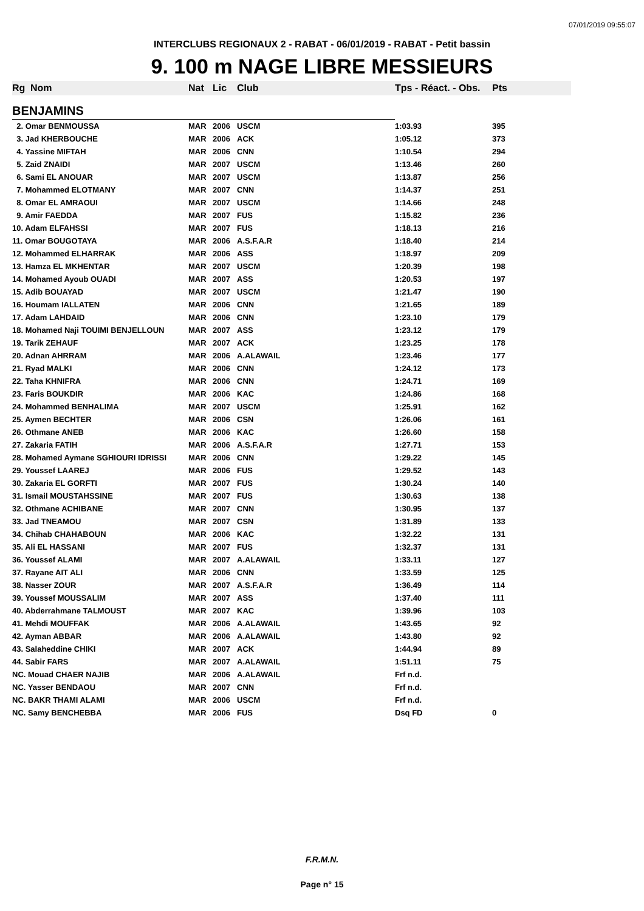07/01/2019 09:55:07
INTERCLUBS REGIONAUX 2 - RABAT - 06/01/2019 - RABAT - Petit bassin
9. 100 m NAGE LIBRE MESSIEURS
| Rg | Nom | Nat | Lic | Club | Tps - Réact. - Obs. | Pts |
| --- | --- | --- | --- | --- | --- | --- |
| BENJAMINS | | | | | | |
| 2. Omar BENMOUSSA | | MAR | 2006 | USCM | 1:03.93 | 395 |
| 3. Jad KHERBOUCHE | | MAR | 2006 | ACK | 1:05.12 | 373 |
| 4. Yassine MIFTAH | | MAR | 2006 | CNN | 1:10.54 | 294 |
| 5. Zaid ZNAIDI | | MAR | 2007 | USCM | 1:13.46 | 260 |
| 6. Sami EL ANOUAR | | MAR | 2007 | USCM | 1:13.87 | 256 |
| 7. Mohammed ELOTMANY | | MAR | 2007 | CNN | 1:14.37 | 251 |
| 8. Omar EL AMRAOUI | | MAR | 2007 | USCM | 1:14.66 | 248 |
| 9. Amir FAEDDA | | MAR | 2007 | FUS | 1:15.82 | 236 |
| 10. Adam ELFAHSSI | | MAR | 2007 | FUS | 1:18.13 | 216 |
| 11. Omar BOUGOTAYA | | MAR | 2006 | A.S.F.A.R | 1:18.40 | 214 |
| 12. Mohammed ELHARRAK | | MAR | 2006 | ASS | 1:18.97 | 209 |
| 13. Hamza EL MKHENTAR | | MAR | 2007 | USCM | 1:20.39 | 198 |
| 14. Mohamed Ayoub OUADI | | MAR | 2007 | ASS | 1:20.53 | 197 |
| 15. Adib BOUAYAD | | MAR | 2007 | USCM | 1:21.47 | 190 |
| 16. Houmam IALLATEN | | MAR | 2006 | CNN | 1:21.65 | 189 |
| 17. Adam LAHDAID | | MAR | 2006 | CNN | 1:23.10 | 179 |
| 18. Mohamed Naji TOUIMI BENJELLOUN | | MAR | 2007 | ASS | 1:23.12 | 179 |
| 19. Tarik ZEHAUF | | MAR | 2007 | ACK | 1:23.25 | 178 |
| 20. Adnan AHRRAM | | MAR | 2006 | A.ALAWAIL | 1:23.46 | 177 |
| 21. Ryad MALKI | | MAR | 2006 | CNN | 1:24.12 | 173 |
| 22. Taha KHNIFRA | | MAR | 2006 | CNN | 1:24.71 | 169 |
| 23. Faris BOUKDIR | | MAR | 2006 | KAC | 1:24.86 | 168 |
| 24. Mohammed BENHALIMA | | MAR | 2007 | USCM | 1:25.91 | 162 |
| 25. Aymen BECHTER | | MAR | 2006 | CSN | 1:26.06 | 161 |
| 26. Othmane ANEB | | MAR | 2006 | KAC | 1:26.60 | 158 |
| 27. Zakaria FATIH | | MAR | 2006 | A.S.F.A.R | 1:27.71 | 153 |
| 28. Mohamed Aymane SGHIOURI IDRISSI | | MAR | 2006 | CNN | 1:29.22 | 145 |
| 29. Youssef LAAREJ | | MAR | 2006 | FUS | 1:29.52 | 143 |
| 30. Zakaria EL GORFTI | | MAR | 2007 | FUS | 1:30.24 | 140 |
| 31. Ismail MOUSTAHSSINE | | MAR | 2007 | FUS | 1:30.63 | 138 |
| 32. Othmane ACHIBANE | | MAR | 2007 | CNN | 1:30.95 | 137 |
| 33. Jad TNEAMOU | | MAR | 2007 | CSN | 1:31.89 | 133 |
| 34. Chihab CHAHABOUN | | MAR | 2006 | KAC | 1:32.22 | 131 |
| 35. Ali EL HASSANI | | MAR | 2007 | FUS | 1:32.37 | 131 |
| 36. Youssef ALAMI | | MAR | 2007 | A.ALAWAIL | 1:33.11 | 127 |
| 37. Rayane AIT ALI | | MAR | 2006 | CNN | 1:33.59 | 125 |
| 38. Nasser ZOUR | | MAR | 2007 | A.S.F.A.R | 1:36.49 | 114 |
| 39. Youssef MOUSSALIM | | MAR | 2007 | ASS | 1:37.40 | 111 |
| 40. Abderrahmane TALMOUST | | MAR | 2007 | KAC | 1:39.96 | 103 |
| 41. Mehdi MOUFFAK | | MAR | 2006 | A.ALAWAIL | 1:43.65 | 92 |
| 42. Ayman ABBAR | | MAR | 2006 | A.ALAWAIL | 1:43.80 | 92 |
| 43. Salaheddine CHIKI | | MAR | 2007 | ACK | 1:44.94 | 89 |
| 44. Sabir FARS | | MAR | 2007 | A.ALAWAIL | 1:51.11 | 75 |
| NC. Mouad CHAER NAJIB | | MAR | 2006 | A.ALAWAIL | Frf n.d. | |
| NC. Yasser BENDAOU | | MAR | 2007 | CNN | Frf n.d. | |
| NC. BAKR THAMI ALAMI | | MAR | 2006 | USCM | Frf n.d. | |
| NC. Samy BENCHEBBA | | MAR | 2006 | FUS | Dsq FD | 0 |
F.R.M.N.
Page n° 15